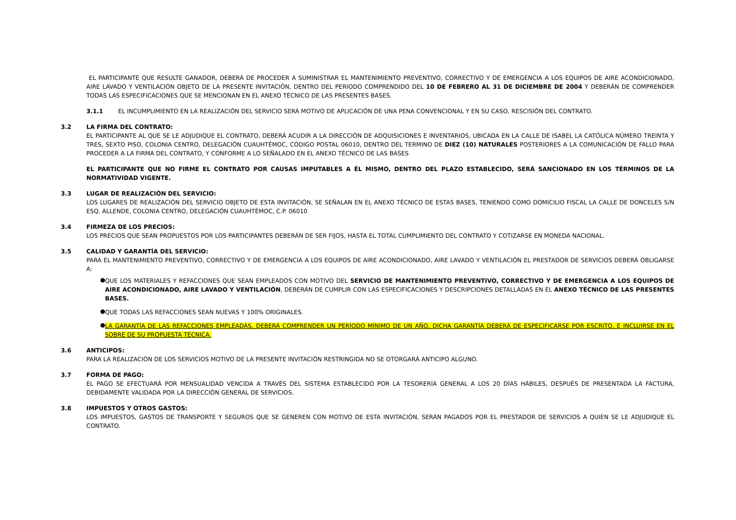EL PARTICIPANTE QUE RESULTE GANADOR, DEBERÁ DE PROCEDER A SUMINISTRAR EL MANTENIMIENTO PREVENTIVO, CORRECTIVO Y DE EMERGENCIA A LOS EQUIPOS DE AIRE ACONDICIONADO, AIRE LAVADO Y VENTILACIÓN OBJETO DE LA PRESENTE INVITACIÓN, DENTRO DEL PERIODO COMPRENDIDO DEL 10 DE FEBRERO AL 31 DE DICIEMBRE DE 2004 Y DEBERÁN DE COMPRENDER TODAS LAS ESPECIFICACIONES QUE SE MENCIONAN EN EL ANEXO TÉCNICO DE LAS PRESENTES BASES.
3.1.1 EL INCUMPLIMIENTO EN LA REALIZACIÓN DEL SERVICIO SERÁ MOTIVO DE APLICACIÓN DE UNA PENA CONVENCIONAL Y EN SU CASO, RESCISIÓN DEL CONTRATO.
3.2 LA FIRMA DEL CONTRATO:
EL PARTICIPANTE AL QUE SE LE ADJUDIQUE EL CONTRATO, DEBERÁ ACUDIR A LA DIRECCIÓN DE ADQUISICIONES E INVENTARIOS, UBICADA EN LA CALLE DE ISABEL LA CATÓLICA NÚMERO TREINTA Y TRES, SEXTO PISO, COLONIA CENTRO, DELEGACIÓN CUAUHTÉMOC, CÓDIGO POSTAL 06010, DENTRO DEL TERMINO DE DIEZ (10) NATURALES POSTERIORES A LA COMUNICACIÓN DE FALLO PARA PROCEDER A LA FIRMA DEL CONTRATO, Y CONFORME A LO SEÑALADO EN EL ANEXO TÉCNICO DE LAS BASES
EL PARTICIPANTE QUE NO FIRME EL CONTRATO POR CAUSAS IMPUTABLES A ÉL MISMO, DENTRO DEL PLAZO ESTABLECIDO, SERÁ SANCIONADO EN LOS TÉRMINOS DE LA NORMATIVIDAD VIGENTE.
3.3 LUGAR DE REALIZACIÓN DEL SERVICIO:
LOS LUGARES DE REALIZACIÓN DEL SERVICIO OBJETO DE ESTA INVITACIÓN, SE SEÑALAN EN EL ANEXO TÉCNICO DE ESTAS BASES, TENIENDO COMO DOMICILIO FISCAL LA CALLE DE DONCELES S/N ESQ. ALLENDE, COLONIA CENTRO, DELEGACIÓN CUAUHTÉMOC, C.P. 06010
3.4 FIRMEZA DE LOS PRECIOS:
LOS PRECIOS QUE SEAN PROPUESTOS POR LOS PARTICIPANTES DEBERÁN DE SER FIJOS, HASTA EL TOTAL CUMPLIMIENTO DEL CONTRATO Y COTIZARSE EN MONEDA NACIONAL.
3.5 CALIDAD Y GARANTÍA DEL SERVICIO:
PARA EL MANTENIMIENTO PREVENTIVO, CORRECTIVO Y DE EMERGENCIA A LOS EQUIPOS DE AIRE ACONDICIONADO, AIRE LAVADO Y VENTILACIÓN EL PRESTADOR DE SERVICIOS DEBERÁ OBLIGARSE A:
●
QUE LOS MATERIALES Y REFACCIONES QUE SEAN EMPLEADOS CON MOTIVO DEL SERVICIO DE MANTENIMIENTO PREVENTIVO, CORRECTIVO Y DE EMERGENCIA A LOS EQUIPOS DE AIRE ACONDICIONADO, AIRE LAVADO Y VENTILACIÓN, DEBERÁN DE CUMPLIR CON LAS ESPECIFICACIONES Y DESCRIPCIONES DETALLADAS EN EL ANEXO TÉCNICO DE LAS PRESENTES BASES.
●
QUE TODAS LAS REFACCIONES SEAN NUEVAS Y 100% ORIGINALES.
●
LA GARANTÍA DE LAS REFACCIONES EMPLEADAS, DEBERÁ COMPRENDER UN PERÍODO MÍNIMO DE UN AÑO, DICHA GARANTÍA DEBERÁ DE ESPECIFICARSE POR ESCRITO, E INCLUIRSE EN EL SOBRE DE SU PROPUESTA TÉCNICA.
3.6 ANTICIPOS:
PARA LA REALIZACIÓN DE LOS SERVICIOS MOTIVO DE LA PRESENTE INVITACIÓN RESTRINGIDA NO SE OTORGARÁ ANTICIPO ALGUNO.
3.7 FORMA DE PAGO:
EL PAGO SE EFECTUARÁ POR MENSUALIDAD VENCIDA A TRAVÉS DEL SISTEMA ESTABLECIDO POR LA TESORERÍA GENERAL A LOS 20 DÍAS HÁBILES, DESPUÉS DE PRESENTADA LA FACTURA, DEBIDAMENTE VALIDADA POR LA DIRECCIÓN GENERAL DE SERVICIOS.
3.8 IMPUESTOS Y OTROS GASTOS:
LOS IMPUESTOS, GASTOS DE TRANSPORTE Y SEGUROS QUE SE GENEREN CON MOTIVO DE ESTA INVITACIÓN, SERÁN PAGADOS POR EL PRESTADOR DE SERVICIOS A QUIEN SE LE ADJUDIQUE EL CONTRATO.